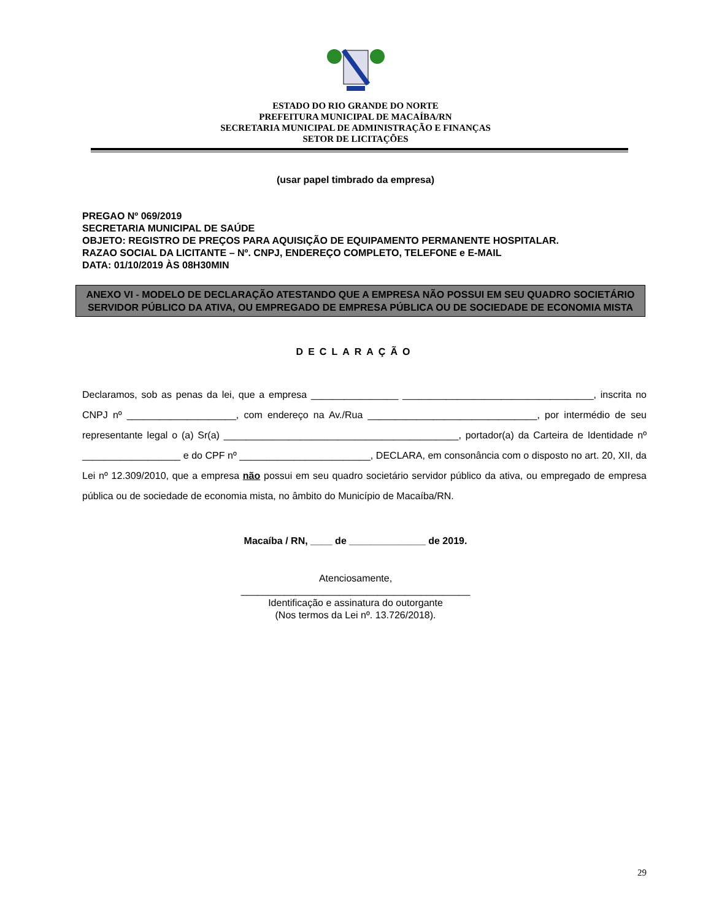ESTADO DO RIO GRANDE DO NORTE
PREFEITURA MUNICIPAL DE MACAÍBA/RN
SECRETARIA MUNICIPAL DE ADMINISTRAÇÃO E FINANÇAS
SETOR DE LICITAÇÕES
(usar papel timbrado da empresa)
PREGAO Nº 069/2019
SECRETARIA MUNICIPAL DE SAÚDE
OBJETO: REGISTRO DE PREÇOS PARA AQUISIÇÃO DE EQUIPAMENTO PERMANENTE HOSPITALAR.
RAZAO SOCIAL DA LICITANTE – Nº. CNPJ, ENDEREÇO COMPLETO, TELEFONE e E-MAIL
DATA: 01/10/2019 ÀS 08H30MIN
ANEXO VI - MODELO DE DECLARAÇÃO ATESTANDO QUE A EMPRESA NÃO POSSUI EM SEU QUADRO SOCIETÁRIO SERVIDOR PÚBLICO DA ATIVA, OU EMPREGADO DE EMPRESA PÚBLICA OU DE SOCIEDADE DE ECONOMIA MISTA
DECLARAÇÃO
Declaramos, sob as penas da lei, que a empresa ________________ ___________________________________, inscrita no CNPJ nº ____________________, com endereço na Av./Rua _______________________________, por intermédio de seu representante legal o (a) Sr(a) ___________________________________________, portador(a) da Carteira de Identidade nº __________________ e do CPF nº ________________________, DECLARA, em consonância com o disposto no art. 20, XII, da Lei nº 12.309/2010, que a empresa não possui em seu quadro societário servidor público da ativa, ou empregado de empresa pública ou de sociedade de economia mista, no âmbito do Município de Macaíba/RN.
Macaíba / RN, ____ de ______________ de 2019.
Atenciosamente,
__________________________________________
Identificação e assinatura do outorgante
(Nos termos da Lei nº. 13.726/2018).
29